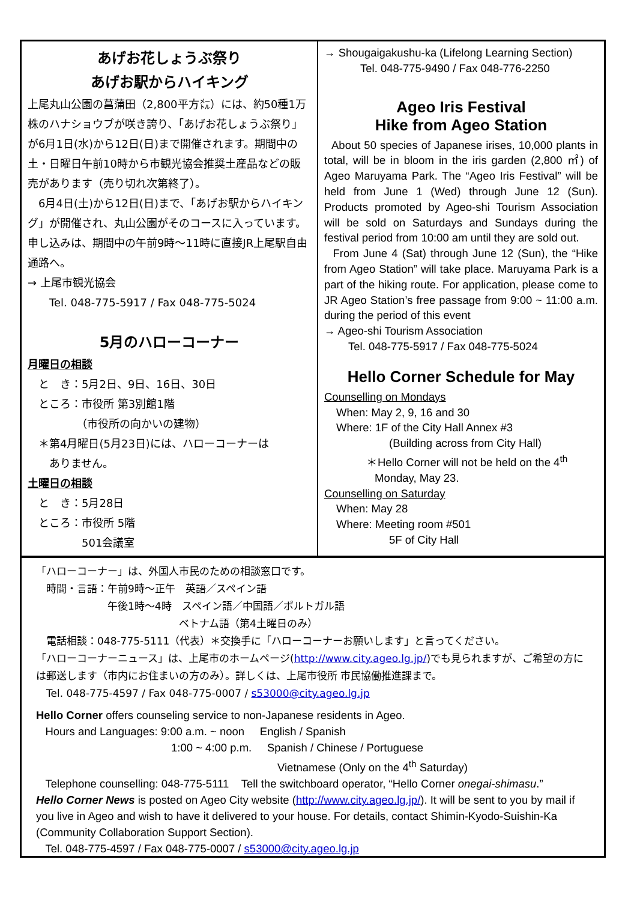あげお花しょうぶ祭り
あげお駅からハイキング
上尾丸山公園の菖蒲田（2,800平方㍍）には、約50種1万株のハナショウブが咲き誇り、「あげお花しょうぶ祭り」が6月1日(水)から12日(日)まで開催されます。期間中の土・日曜日午前10時から市観光協会推奨土産品などの販売があります（売り切れ次第終了）。
　6月4日(土)から12日(日)まで、「あげお駅からハイキング」が開催され、丸山公園がそのコースに入っています。申し込みは、期間中の午前9時～11時に直接JR上尾駅自由通路へ。
→ 上尾市観光協会
　　Tel. 048-775-5917 / Fax 048-775-5024
5月のハローコーナー
月曜日の相談
　と　き：5月2日、9日、16日、30日
　ところ：市役所 第3別館1階
　　　　　（市役所の向かいの建物）
　＊第4月曜日(5月23日)には、ハローコーナーは
　　ありません。
土曜日の相談
　と　き：5月28日
　ところ：市役所 5階
　　　　　501会議室
→ Shougaigakushu-ka (Lifelong Learning Section)
Tel. 048-775-9490 / Fax 048-776-2250
Ageo Iris Festival
Hike from Ageo Station
About 50 species of Japanese irises, 10,000 plants in total, will be in bloom in the iris garden (2,800 ㎡) of Ageo Maruyama Park. The “Ageo Iris Festival” will be held from June 1 (Wed) through June 12 (Sun). Products promoted by Ageo-shi Tourism Association will be sold on Saturdays and Sundays during the festival period from 10:00 am until they are sold out.
From June 4 (Sat) through June 12 (Sun), the “Hike from Ageo Station” will take place. Maruyama Park is a part of the hiking route. For application, please come to JR Ageo Station’s free passage from 9:00 ~ 11:00 a.m. during the period of this event
→ Ageo-shi Tourism Association
Tel. 048-775-5917 / Fax 048-775-5024
Hello Corner Schedule for May
Counselling on Mondays
When: May 2, 9, 16 and 30
Where: 1F of the City Hall Annex #3
(Building across from City Hall)
＊Hello Corner will not be held on the 4<sup>th</sup>
Monday, May 23.
Counselling on Saturday
When: May 28
Where: Meeting room #501
5F of City Hall
「ハローコーナー」は、外国人市民のための相談窓口です。
　時間・言語：午前9時～正午　英語／スペイン語
　　　　　　　午後1時～4時　スペイン語／中国語／ポルトガル語
　　　　　　　　　　　　　　ベトナム語（第4土曜日のみ）
　電話相談：048-775-5111（代表）＊交換手に「ハローコーナーお願いします」と言ってください。
「ハローコーナーニュース」は、上尾市のホームページ(http://www.city.ageo.lg.jp/)でも見られますが、ご希望の方には郵送します（市内にお住まいの方のみ）。詳しくは、上尾市役所 市民協働推進課まで。
　Tel. 048-775-4597 / Fax 048-775-0007 / s53000@city.ageo.lg.jp
Hello Corner offers counseling service to non-Japanese residents in Ageo.
Hours and Languages: 9:00 a.m. ~ noon English / Spanish
1:00 ~ 4:00 p.m. Spanish / Chinese / Portuguese
Vietnamese (Only on the 4<sup>th</sup> Saturday)
Telephone counselling: 048-775-5111 Tell the switchboard operator, “Hello Corner onegai-shimasu.”
Hello Corner News is posted on Ageo City website (http://www.city.ageo.lg.jp/). It will be sent to you by mail if you live in Ageo and wish to have it delivered to your house. For details, contact Shimin-Kyodo-Suishin-Ka (Community Collaboration Support Section).
Tel. 048-775-4597 / Fax 048-775-0007 / s53000@city.ageo.lg.jp